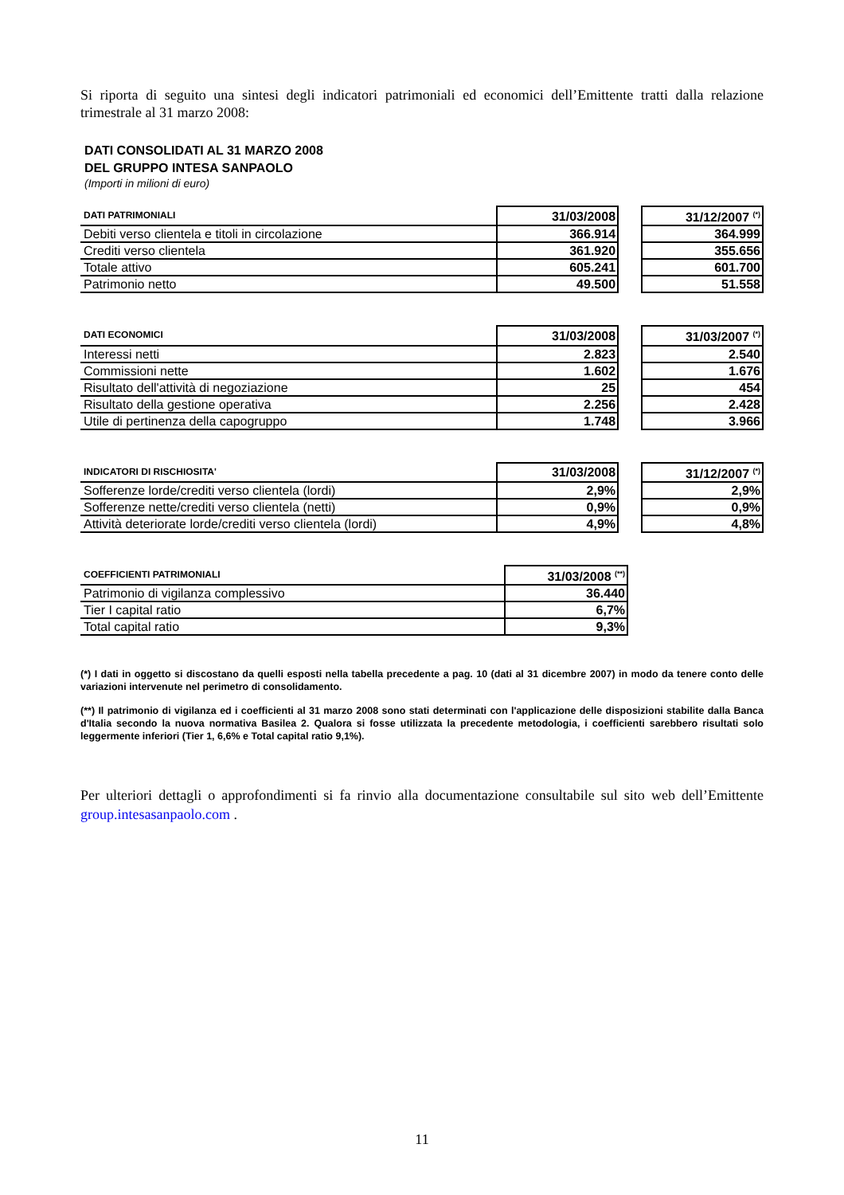Si riporta di seguito una sintesi degli indicatori patrimoniali ed economici dell’Emittente tratti dalla relazione trimestrale al 31 marzo 2008:
DATI CONSOLIDATI AL 31 MARZO 2008
DEL GRUPPO INTESA SANPAOLO
(Importi in milioni di euro)
| DATI PATRIMONIALI | 31/03/2008 | | 31/12/2007 <sup>(*)</sup> |
| Debiti verso clientela e titoli in circolazione | 366.914 | | 364.999 |
| Crediti verso clientela | 361.920 | | 355.656 |
| Totale attivo | 605.241 | | 601.700 |
| Patrimonio netto | 49.500 | | 51.558 |
| DATI ECONOMICI | 31/03/2008 | | 31/03/2007 <sup>(*)</sup> |
| Interessi netti | 2.823 | | 2.540 |
| Commissioni nette | 1.602 | | 1.676 |
| Risultato dell'attività di negoziazione | 25 | | 454 |
| Risultato della gestione operativa | 2.256 | | 2.428 |
| Utile di pertinenza della capogruppo | 1.748 | | 3.966 |
| INDICATORI DI RISCHIOSITA' | 31/03/2008 | | 31/12/2007 <sup>(*)</sup> |
| Sofferenze lorde/crediti verso clientela (lordi) | 2,9% | | 2,9% |
| Sofferenze nette/crediti verso clientela (netti) | 0,9% | | 0,9% |
| Attività deteriorate lorde/crediti verso clientela (lordi) | 4,9% | | 4,8% |
| COEFFICIENTI PATRIMONIALI | 31/03/2008 <sup>(**)</sup> |
| --- | --- |
| Patrimonio di vigilanza complessivo | 36.440 |
| Tier I capital ratio | 6,7% |
| Total capital ratio | 9,3% |
(*) I dati in oggetto si discostano da quelli esposti nella tabella precedente a pag. 10 (dati al 31 dicembre 2007) in modo da tenere conto delle variazioni intervenute nel perimetro di consolidamento.
(**) Il patrimonio di vigilanza ed i coefficienti al 31 marzo 2008 sono stati determinati con l'applicazione delle disposizioni stabilite dalla Banca d'Italia secondo la nuova normativa Basilea 2. Qualora si fosse utilizzata la precedente metodologia, i coefficienti sarebbero risultati solo leggermente inferiori (Tier 1, 6,6% e Total capital ratio 9,1%).
Per ulteriori dettagli o approfondimenti si fa rinvio alla documentazione consultabile sul sito web dell’Emittente group.intesasanpaolo.com .
11